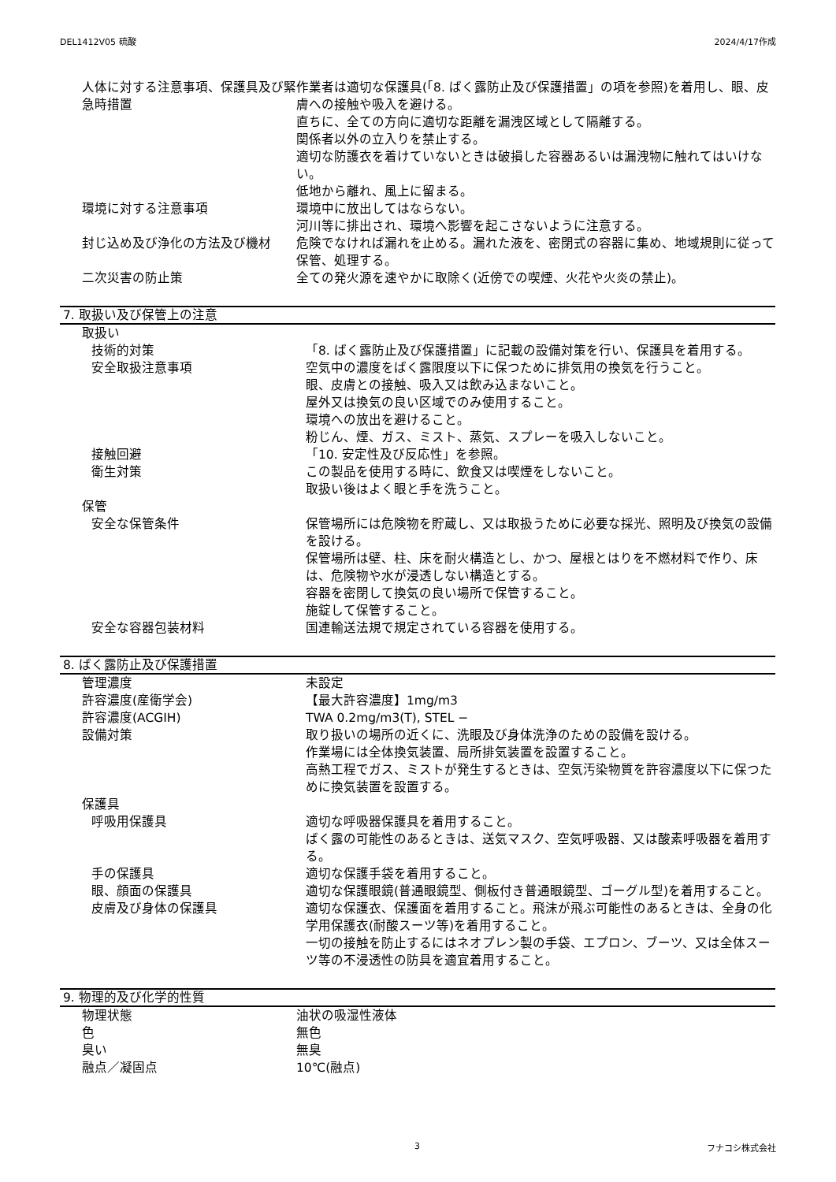DEL1412V05 硫酸 2024/4/17作成
| 人体に対する注意事項、保護具及び緊急時措置 | 作業者は適切な保護具(「8. ばく露防止及び保護措置」の項を参照)を着用し、眼、皮膚への接触や吸入を避ける。 直ちに、全ての方向に適切な距離を漏洩区域として隔離する。 関係者以外の立入りを禁止する。 適切な防護衣を着けていないときは破損した容器あるいは漏洩物に触れてはいけない。 低地から離れ、風上に留まる。 |
| 環境に対する注意事項 | 環境中に放出してはならない。 河川等に排出され、環境へ影響を起こさないように注意する。 |
| 封じ込め及び浄化の方法及び機材 | 危険でなければ漏れを止める。漏れた液を、密閉式の容器に集め、地域規則に従って保管、処理する。 |
| 二次災害の防止策 | 全ての発火源を速やかに取除く(近傍での喫煙、火花や火炎の禁止)。 |
7. 取扱い及び保管上の注意
| 取扱い | |
| 技術的対策 | 「8. ばく露防止及び保護措置」に記載の設備対策を行い、保護具を着用する。 |
| 安全取扱注意事項 | 空気中の濃度をばく露限度以下に保つために排気用の換気を行うこと。 眼、皮膚との接触、吸入又は飲み込まないこと。 屋外又は換気の良い区域でのみ使用すること。 環境への放出を避けること。 粉じん、煙、ガス、ミスト、蒸気、スプレーを吸入しないこと。 |
| 接触回避 | 「10. 安定性及び反応性」を参照。 |
| 衛生対策 | この製品を使用する時に、飲食又は喫煙をしないこと。 取扱い後はよく眼と手を洗うこと。 |
| 保管 | |
| 安全な保管条件 | 保管場所には危険物を貯蔵し、又は取扱うために必要な採光、照明及び換気の設備を設ける。 保管場所は壁、柱、床を耐火構造とし、かつ、屋根とはりを不燃材料で作り、床は、危険物や水が浸透しない構造とする。 容器を密閉して換気の良い場所で保管すること。 施錠して保管すること。 |
| 安全な容器包装材料 | 国連輸送法規で規定されている容器を使用する。 |
8. ばく露防止及び保護措置
| 管理濃度 | 未設定 |
| 許容濃度(産衛学会) | 【最大許容濃度】1mg/m3 |
| 許容濃度(ACGIH) | TWA 0.2mg/m3(T), STEL − |
| 設備対策 | 取り扱いの場所の近くに、洗眼及び身体洗浄のための設備を設ける。 作業場には全体換気装置、局所排気装置を設置すること。 高熱工程でガス、ミストが発生するときは、空気汚染物質を許容濃度以下に保つために換気装置を設置する。 |
| 保護具 | |
| 呼吸用保護具 | 適切な呼吸器保護具を着用すること。 ばく露の可能性のあるときは、送気マスク、空気呼吸器、又は酸素呼吸器を着用する。 |
| 手の保護具 | 適切な保護手袋を着用すること。 |
| 眼、顔面の保護具 | 適切な保護眼鏡(普通眼鏡型、側板付き普通眼鏡型、ゴーグル型)を着用すること。 |
| 皮膚及び身体の保護具 | 適切な保護衣、保護面を着用すること。飛沫が飛ぶ可能性のあるときは、全身の化学用保護衣(耐酸スーツ等)を着用すること。 一切の接触を防止するにはネオプレン製の手袋、エプロン、ブーツ、又は全体スーツ等の不浸透性の防具を適宜着用すること。 |
9. 物理的及び化学的性質
| 物理状態 | 油状の吸湿性液体 |
| 色 | 無色 |
| 臭い | 無臭 |
| 融点／凝固点 | 10℃(融点) |
3 フナコシ株式会社